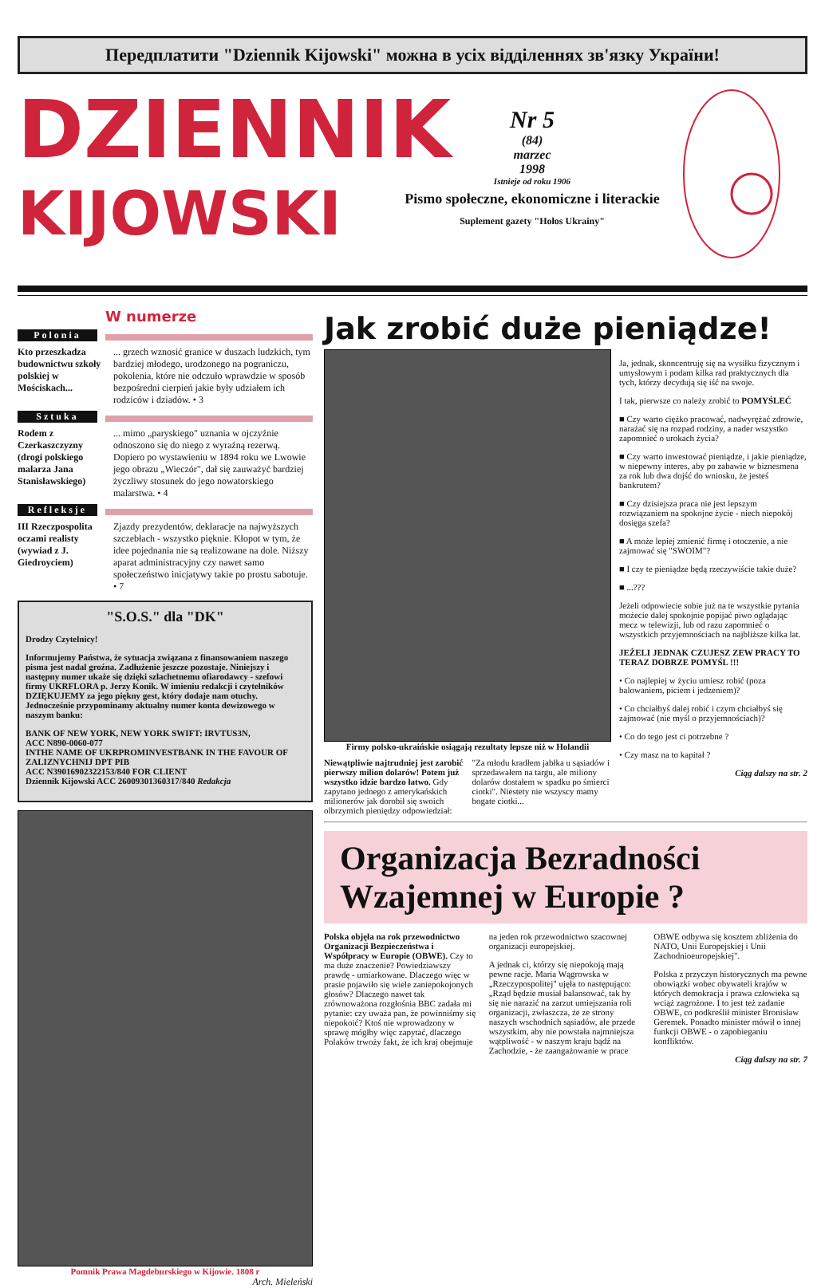Передплатити "Dziennik Kijowski" можна в усіх відділеннях зв'язку України!
DZIENNIK
KIJOWSKI
Nr 5
(84)
marzec
1998
Istnieje od roku 1906
Pismo społeczne, ekonomiczne i literackie
Suplement gazety "Hołos Ukrainy"
W numerze
Polonia
Kto przeszkadza budownictwu szkoły polskiej w Mościskach...... grzech wznosić granice w duszach ludzkich, tym bardziej młodego, urodzonego na pograniczu, pokolenia, które nie odczuło wprawdzie w sposób bezpośredni cierpień jakie były udziałem ich rodziców i dziadów. • 3
Sztuka
Rodem z Czerkaszczyzny (drogi polskiego malarza Jana Stanisławskiego)... mimo „paryskiego" uznania w ojczyźnie odnoszono się do niego z wyraźną rezerwą. Dopiero po wystawieniu w 1894 roku we Lwowie jego obrazu „Wieczór", dał się zauważyć bardziej życzliwy stosunek do jego nowatorskiego malarstwa. • 4
Refleksje
III Rzeczpospolita oczami realisty (wywiad z J. Giedroyciem) Zjazdy prezydentów, deklaracje na najwyższych szczebłach - wszystko pięknie. Kłopot w tym, że idee pojednania nie są realizowane na dole. Niższy aparat administracyjny czy nawet samo społeczeństwo inicjatywy takie po prostu sabotuje. • 7
"S.O.S." dla "DK"
Drodzy Czytelnicy!
Informujemy Państwa, że sytuacja związana z finansowaniem naszego pisma jest nadal groźna. Zadłużenie jeszcze pozostaje. Niniejszy i następny numer ukaże się dzięki szlachetnemu ofiarodawcy - szefowi firmy UKRFLORA p. Jerzy Konik. W imieniu redakcji i czytelników DZIĘKUJEMY za jego piękny gest, który dodaje nam otuchy. Jednocześnie przypominamy aktualny numer konta dewizowego w naszym banku:
BANK OF NEW YORK, NEW YORK SWIFT: IRVTUS3N,
ACC N890-0060-077
INTHE NAME OF UKRPROMINVESTBANK IN THE FAVOUR OF ZALIZNYCHNIJ DPT PIB
ACC N39016902322153/840 FOR CLIENT
Dziennik Kijowski ACC 26009301360317/840 Redakcja
Pomnik Prawa Magdeburskiego w Kijowie. 1808 r
Arch. Mieleński
Jak zrobić duże pieniądze!
Firmy polsko-ukraińskie osiągają rezultaty lepsze niż w Holandii
Niewątpliwie najtrudniej jest zarobić pierwszy milion dolarów! Potem już wszystko idzie bardzo łatwo. Gdy zapytano jednego z amerykańskich milionerów jak dorobił się swoich olbrzymich pieniędzy odpowiedział: "Za młodu kradłem jabłka u sąsiadów i sprzedawałem na targu, ale miliony dolarów dostałem w spadku po śmierci ciotki". Niestety nie wszyscy mamy bogate ciotki...
Ja, jednak, skoncentruję się na wysiłku fizycznym i umysłowym i podam kilka rad praktycznych dla tych, którzy decydują się iść na swoje.
I tak, pierwsze co należy zrobić to POMYŚLEĆ
■ Czy warto ciężko pracować, nadwyrężać zdrowie, narażać się na rozpad rodziny, a nader wszystko zapomnieć o urokach życia?
■ Czy warto inwestować pieniądze, i jakie pieniądze, w niepewny interes, aby po zabawie w biznesmena za rok lub dwa dojść do wniosku, że jesteś bankrutem?
■ Czy dzisiejsza praca nie jest lepszym rozwiązaniem na spokojne życie - niech niepokój dosięga szefa?
■ A może lepiej zmienić firmę i otoczenie, a nie zajmować się "SWOIM"?
■ I czy te pieniądze będą rzeczywiście takie duże?
■ ...???
Jeżeli odpowiecie sobie już na te wszystkie pytania możecie dalej spokojnie popijać piwo oglądając mecz w telewizji, lub od razu zapomnieć o wszystkich przyjemnościach na najbliższe kilka lat.
JEŻELI JEDNAK CZUJESZ ZEW PRACY TO TERAZ DOBRZE POMYŚL !!!
• Co najlepiej w życiu umiesz robić (poza balowaniem, piciem i jedzeniem)?
• Co chciałbyś dalej robić i czym chciałbyś się zajmować (nie myśl o przyjemnościach)?
• Co do tego jest ci potrzebne ?
• Czy masz na to kapitał ?
Ciąg dalszy na str. 2
Organizacja Bezradności Wzajemnej w Europie ?
Polska objęła na rok przewodnictwo Organizacji Bezpieczeństwa i Współpracy w Europie (OBWE). Czy to ma duże znaczenie? Powiedziawszy prawdę - umiarkowane. Dlaczego więc w prasie pojawiło się wiele zaniepokojonych głosów? Dlaczego nawet tak zrównoważona rozgłośnia BBC zadała mi pytanie: czy uważa pan, że powinniśmy się niepokoić? Ktoś nie wprowadzony w sprawę mógłby więc zapytać, dlaczego Polaków trwoży fakt, że ich kraj obejmuje na jeden rok przewodnictwo szacownej organizacji europejskiej.
A jednak ci, którzy się niepokoją mają pewne racje. Maria Wągrowska w „Rzeczypospolitej" ujęła to następująco: „Rząd będzie musiał balansować, tak by się nie narazić na zarzut umiejszania roli organizacji, zwłaszcza, że ze strony naszych wschodnich sąsiadów, ale przede wszystkim, aby nie powstała najmniejsza wątpliwość - w naszym kraju bądź na Zachodzie, - że zaangażowanie w prace OBWE odbywa się kosztem zbliżenia do NATO, Unii Europejskiej i Unii Zachodnioeuropejskiej".
Polska z przyczyn historycznych ma pewne obowiązki wobec obywateli krajów w których demokracja i prawa człowieka są wciąż zagrożone. I to jest też zadanie OBWE, co podkreślił minister Bronisław Geremek. Ponadto minister mówił o innej funkcji OBWE - o zapobieganiu konfliktów.
Ciąg dalszy na str. 7